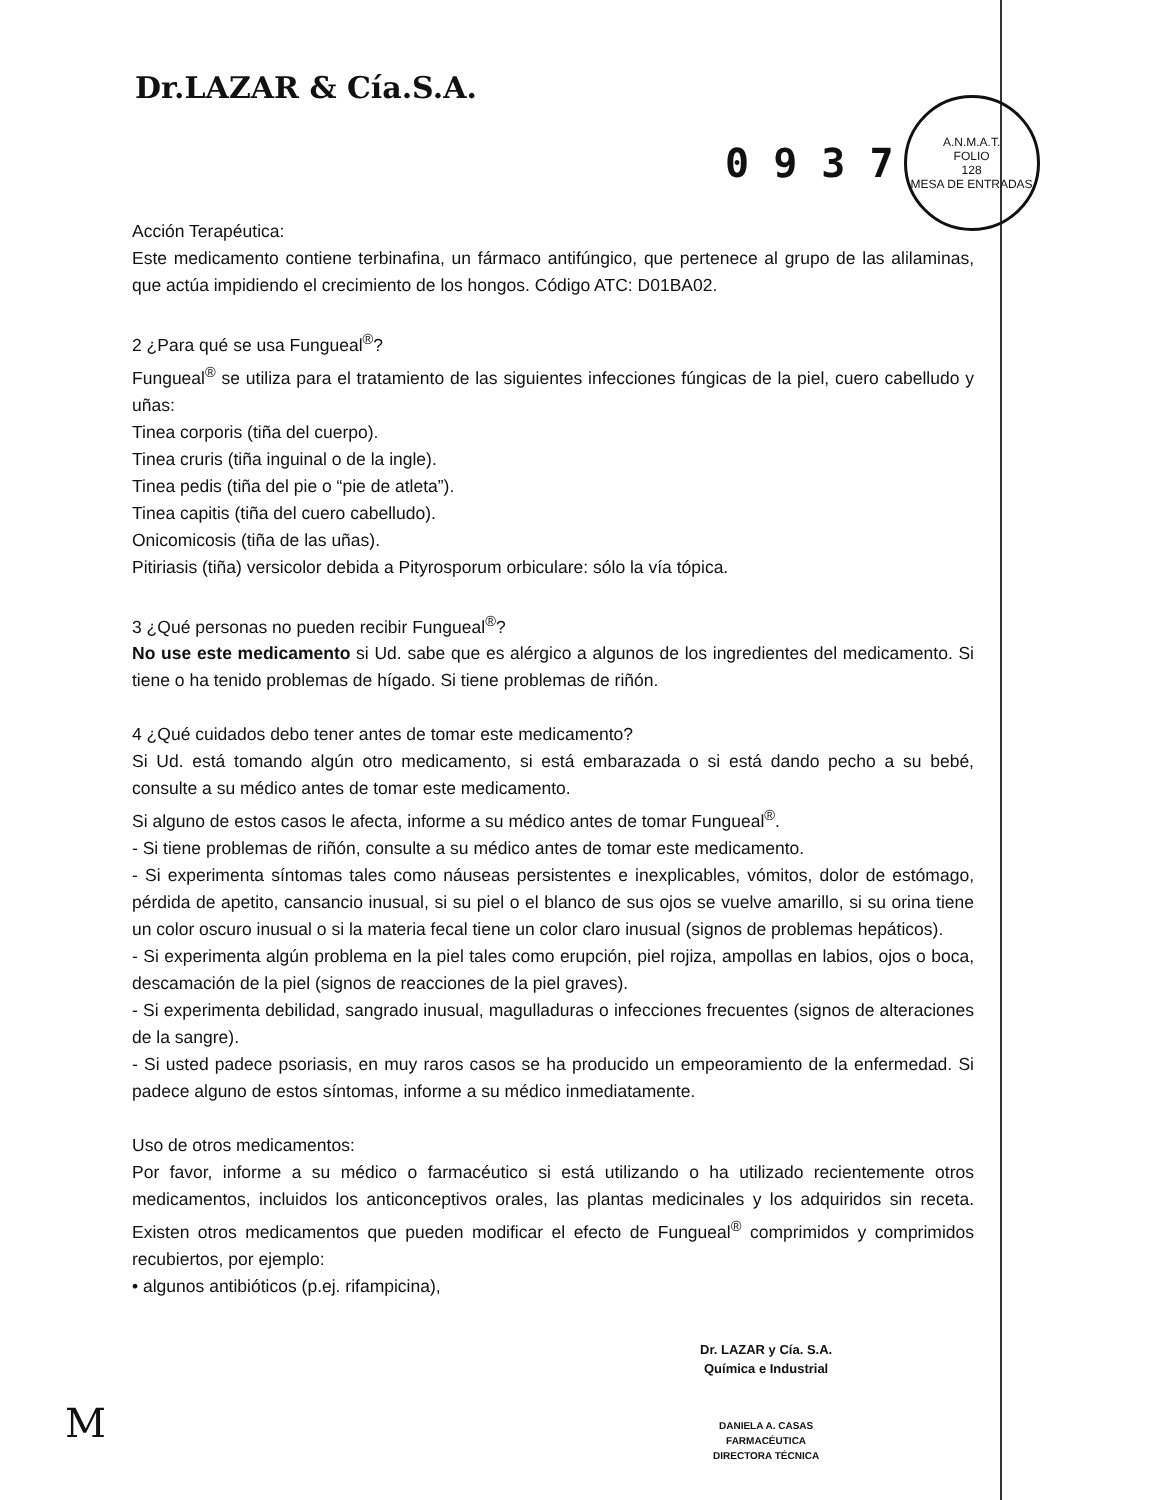Dr.LAZAR & Cía.S.A.
0 9 3 7
A.N.M.A.T.
FOLIO
128
MESA DE ENTRADAS
Acción Terapéutica:
Este medicamento contiene terbinafina, un fármaco antifúngico, que pertenece al grupo de las alilaminas, que actúa impidiendo el crecimiento de los hongos. Código ATC: D01BA02.
2 ¿Para qué se usa Fungueal<sup>®</sup>?
Fungueal<sup>®</sup> se utiliza para el tratamiento de las siguientes infecciones fúngicas de la piel, cuero cabelludo y uñas:
Tinea corporis (tiña del cuerpo).
Tinea cruris (tiña inguinal o de la ingle).
Tinea pedis (tiña del pie o “pie de atleta”).
Tinea capitis (tiña del cuero cabelludo).
Onicomicosis (tiña de las uñas).
Pitiriasis (tiña) versicolor debida a Pityrosporum orbiculare: sólo la vía tópica.
3 ¿Qué personas no pueden recibir Fungueal<sup>®</sup>?
No use este medicamento si Ud. sabe que es alérgico a algunos de los ingredientes del medicamento. Si tiene o ha tenido problemas de hígado. Si tiene problemas de riñón.
4 ¿Qué cuidados debo tener antes de tomar este medicamento?
Si Ud. está tomando algún otro medicamento, si está embarazada o si está dando pecho a su bebé, consulte a su médico antes de tomar este medicamento.
Si alguno de estos casos le afecta, informe a su médico antes de tomar Fungueal<sup>®</sup>.
- Si tiene problemas de riñón, consulte a su médico antes de tomar este medicamento.
- Si experimenta síntomas tales como náuseas persistentes e inexplicables, vómitos, dolor de estómago, pérdida de apetito, cansancio inusual, si su piel o el blanco de sus ojos se vuelve amarillo, si su orina tiene un color oscuro inusual o si la materia fecal tiene un color claro inusual (signos de problemas hepáticos).
- Si experimenta algún problema en la piel tales como erupción, piel rojiza, ampollas en labios, ojos o boca, descamación de la piel (signos de reacciones de la piel graves).
- Si experimenta debilidad, sangrado inusual, magulladuras o infecciones frecuentes (signos de alteraciones de la sangre).
- Si usted padece psoriasis, en muy raros casos se ha producido un empeoramiento de la enfermedad. Si padece alguno de estos síntomas, informe a su médico inmediatamente.
Uso de otros medicamentos:
Por favor, informe a su médico o farmacéutico si está utilizando o ha utilizado recientemente otros medicamentos, incluidos los anticonceptivos orales, las plantas medicinales y los adquiridos sin receta. Existen otros medicamentos que pueden modificar el efecto de Fungueal<sup>®</sup> comprimidos y comprimidos recubiertos, por ejemplo:
• algunos antibióticos (p.ej. rifampicina),
Dr. LAZAR y Cía. S.A.
Química e Industrial
DANIELA A. CASAS
FARMACÉUTICA
DIRECTORA TÉCNICA
M